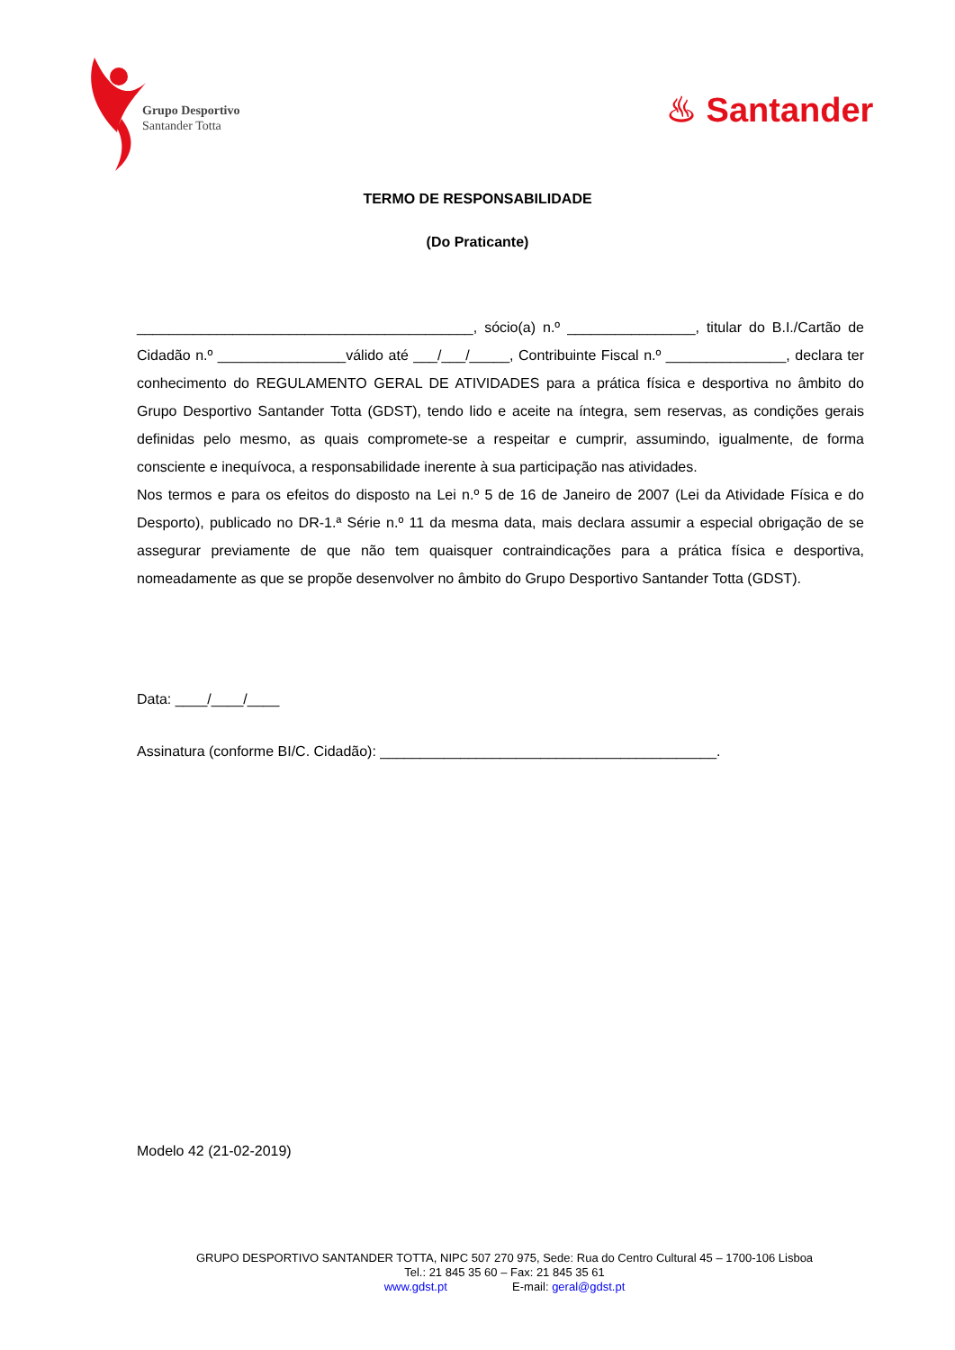Grupo Desportivo
Santander Totta
♨ Santander
TERMO DE RESPONSABILIDADE
(Do Praticante)
__________________________________________, sócio(a) n.º ________________, titular do B.I./Cartão de Cidadão n.º ________________válido até ___/___/_____, Contribuinte Fiscal n.º _______________, declara ter conhecimento do REGULAMENTO GERAL DE ATIVIDADES para a prática física e desportiva no âmbito do Grupo Desportivo Santander Totta (GDST), tendo lido e aceite na íntegra, sem reservas, as condições gerais definidas pelo mesmo, as quais compromete-se a respeitar e cumprir, assumindo, igualmente, de forma consciente e inequívoca, a responsabilidade inerente à sua participação nas atividades.
Nos termos e para os efeitos do disposto na Lei n.º 5 de 16 de Janeiro de 2007 (Lei da Atividade Física e do Desporto), publicado no DR-1.ª Série n.º 11 da mesma data, mais declara assumir a especial obrigação de se assegurar previamente de que não tem quaisquer contraindicações para a prática física e desportiva, nomeadamente as que se propõe desenvolver no âmbito do Grupo Desportivo Santander Totta (GDST).
Data: ____/____/____
Assinatura (conforme BI/C. Cidadão): __________________________________________.
Modelo 42 (21-02-2019)
GRUPO DESPORTIVO SANTANDER TOTTA, NIPC 507 270 975, Sede: Rua do Centro Cultural 45 – 1700-106 Lisboa
Tel.: 21 845 35 60 – Fax: 21 845 35 61
www.gdst.pt E-mail: geral@gdst.pt